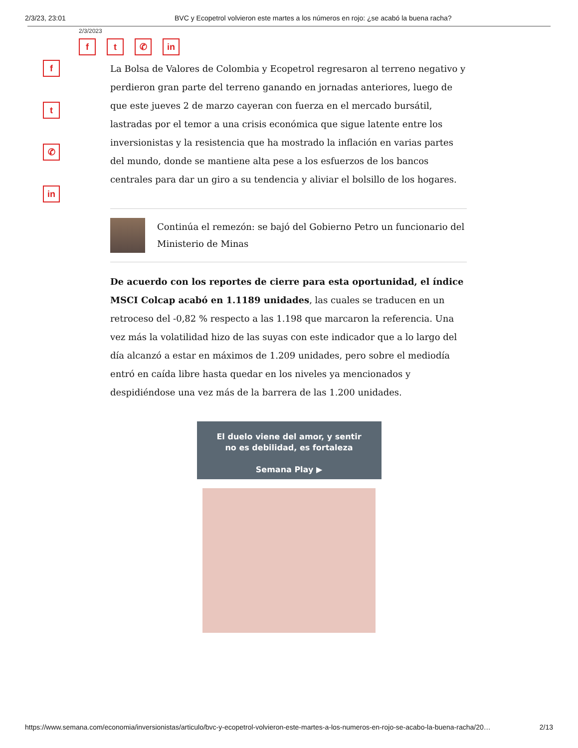2/3/23, 23:01 BVC y Ecopetrol volvieron este martes a los números en rojo: ¿se acabó la buena racha?
2/3/2023
f t ✆ in
f
t
✆
in
La Bolsa de Valores de Colombia y Ecopetrol regresaron al terreno negativo y perdieron gran parte del terreno ganando en jornadas anteriores, luego de que este jueves 2 de marzo cayeran con fuerza en el mercado bursátil, lastradas por el temor a una crisis económica que sigue latente entre los inversionistas y la resistencia que ha mostrado la inflación en varias partes del mundo, donde se mantiene alta pese a los esfuerzos de los bancos centrales para dar un giro a su tendencia y aliviar el bolsillo de los hogares.
Continúa el remezón: se bajó del Gobierno Petro un funcionario del Ministerio de Minas
De acuerdo con los reportes de cierre para esta oportunidad, el índice MSCI Colcap acabó en 1.1189 unidades, las cuales se traducen en un retroceso del -0,82 % respecto a las 1.198 que marcaron la referencia. Una vez más la volatilidad hizo de las suyas con este indicador que a lo largo del día alcanzó a estar en máximos de 1.209 unidades, pero sobre el mediodía entró en caída libre hasta quedar en los niveles ya mencionados y despidiéndose una vez más de la barrera de las 1.200 unidades.
El duelo viene del amor, y sentir
no es debilidad, es fortaleza
Semana Play ▶
https://www.semana.com/economia/inversionistas/articulo/bvc-y-ecopetrol-volvieron-este-martes-a-los-numeros-en-rojo-se-acabo-la-buena-racha/20… 2/13